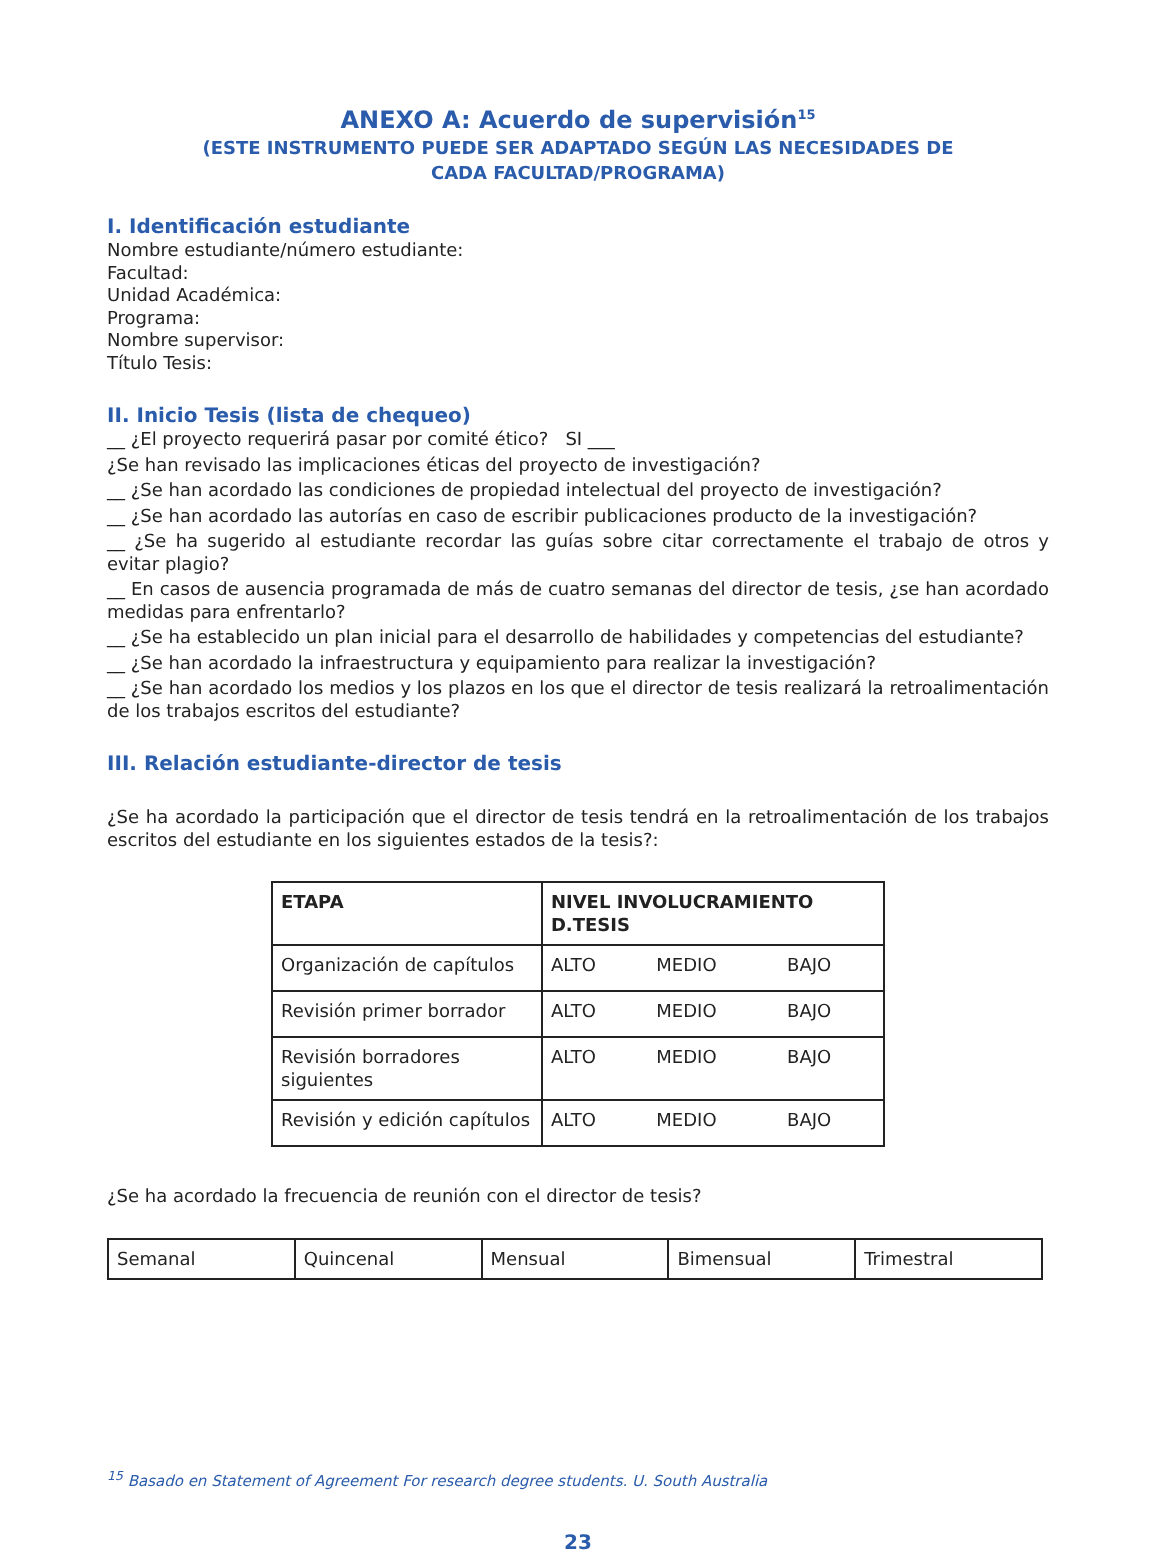ANEXO A: Acuerdo de supervisión<sup>15</sup>
(ESTE INSTRUMENTO PUEDE SER ADAPTADO SEGÚN LAS NECESIDADES DE
CADA FACULTAD/PROGRAMA)
I. Identificación estudiante
Nombre estudiante/número estudiante:
Facultad:
Unidad Académica:
Programa:
Nombre supervisor:
Título Tesis:
II. Inicio Tesis (lista de chequeo)
__ ¿El proyecto requerirá pasar por comité ético? SI ___
¿Se han revisado las implicaciones éticas del proyecto de investigación?
__ ¿Se han acordado las condiciones de propiedad intelectual del proyecto de investigación?
__ ¿Se han acordado las autorías en caso de escribir publicaciones producto de la investigación?
__ ¿Se ha sugerido al estudiante recordar las guías sobre citar correctamente el trabajo de otros y evitar plagio?
__ En casos de ausencia programada de más de cuatro semanas del director de tesis, ¿se han acordado medidas para enfrentarlo?
__ ¿Se ha establecido un plan inicial para el desarrollo de habilidades y competencias del estudiante?
__ ¿Se han acordado la infraestructura y equipamiento para realizar la investigación?
__ ¿Se han acordado los medios y los plazos en los que el director de tesis realizará la retroalimentación de los trabajos escritos del estudiante?
III. Relación estudiante-director de tesis
¿Se ha acordado la participación que el director de tesis tendrá en la retroalimentación de los trabajos escritos del estudiante en los siguientes estados de la tesis?:
| ETAPA | NIVEL INVOLUCRAMIENTO D.TESIS | | |
| --- | --- | --- | --- |
| Organización de capítulos | ALTO | MEDIO | BAJO |
| Revisión primer borrador | ALTO | MEDIO | BAJO |
| Revisión borradores siguientes | ALTO | MEDIO | BAJO |
| Revisión y edición capítulos | ALTO | MEDIO | BAJO |
¿Se ha acordado la frecuencia de reunión con el director de tesis?
| Semanal | Quincenal | Mensual | Bimensual | Trimestral |
<sup>15</sup> Basado en Statement of Agreement For research degree students. U. South Australia
23